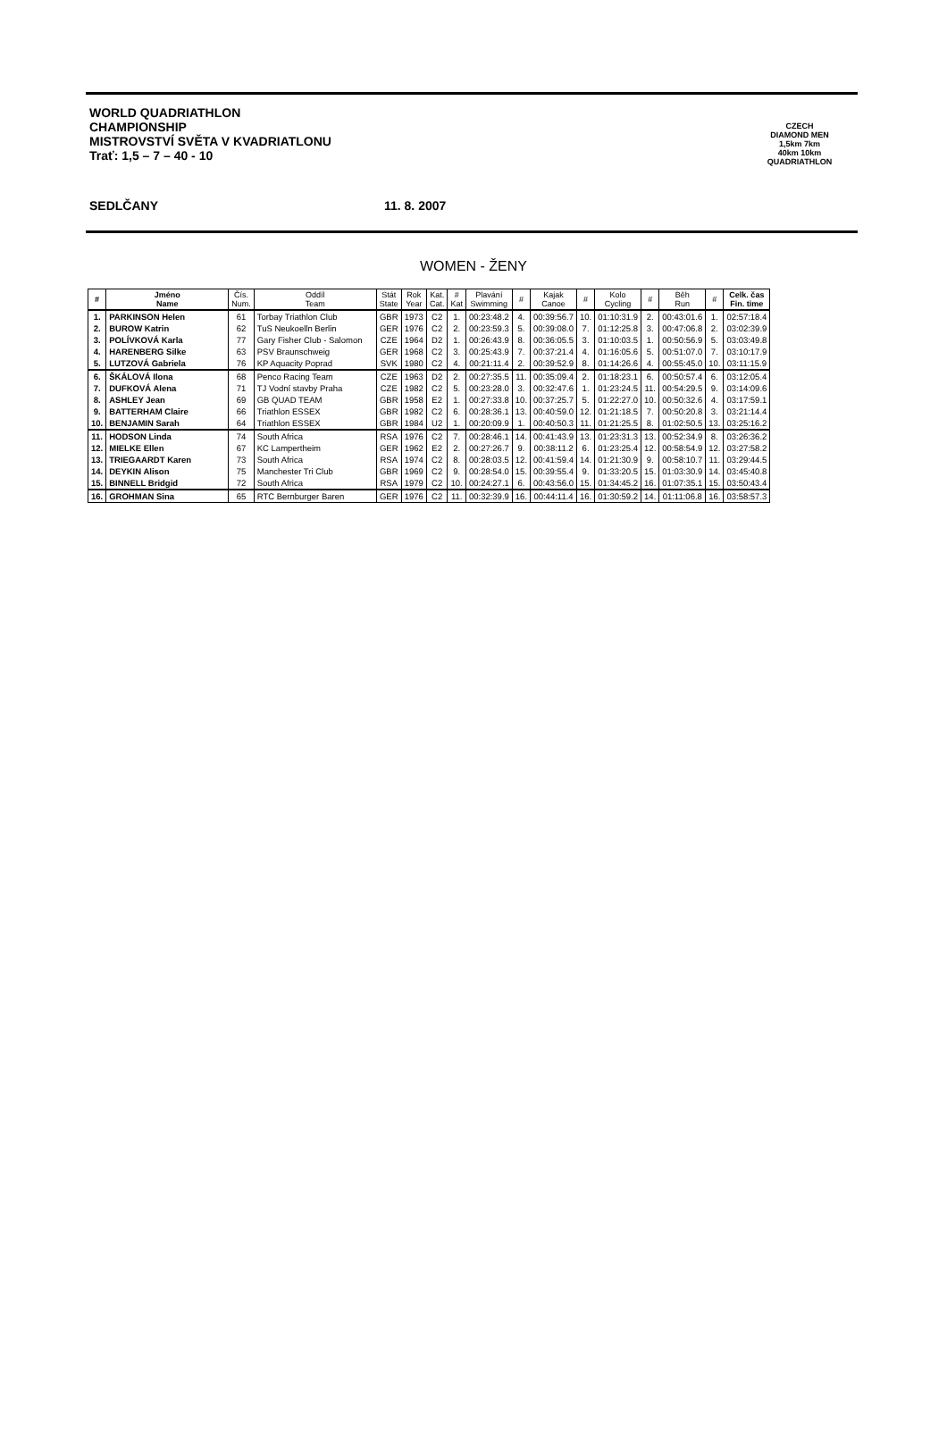WORLD QUADRIATHLON
CHAMPIONSHIP
MISTROVSTVÍ SVĚTA V KVADRIATLONU
Trať: 1,5 – 7 – 40 - 10
SEDLČANY 11. 8. 2007
CZECH
DIAMOND MEN
1,5km 7km
40km 10km
QUADRIATHLON
WOMEN - ŽENY
| # | Jméno Name | Čís. Num. | Oddíl Team | Stát State | Rok Year | Kat. Cat. | # Kat | Plavání Swimming | # | Kajak Canoe | # | Kolo Cycling | # | Běh Run | # | Celk. čas Fin. time |
| --- | --- | --- | --- | --- | --- | --- | --- | --- | --- | --- | --- | --- | --- | --- | --- | --- |
| 1. | PARKINSON Helen | 61 | Torbay Triathlon Club | GBR | 1973 | C2 | 1. | 00:23:48.2 | 4. | 00:39:56.7 | 10. | 01:10:31.9 | 2. | 00:43:01.6 | 1. | 02:57:18.4 |
| 2. | BUROW Katrin | 62 | TuS Neukoelln Berlin | GER | 1976 | C2 | 2. | 00:23:59.3 | 5. | 00:39:08.0 | 7. | 01:12:25.8 | 3. | 00:47:06.8 | 2. | 03:02:39.9 |
| 3. | POLÍVKOVÁ Karla | 77 | Gary Fisher Club - Salomon | CZE | 1964 | D2 | 1. | 00:26:43.9 | 8. | 00:36:05.5 | 3. | 01:10:03.5 | 1. | 00:50:56.9 | 5. | 03:03:49.8 |
| 4. | HARENBERG Silke | 63 | PSV Braunschweig | GER | 1968 | C2 | 3. | 00:25:43.9 | 7. | 00:37:21.4 | 4. | 01:16:05.6 | 5. | 00:51:07.0 | 7. | 03:10:17.9 |
| 5. | LUTZOVÁ Gabriela | 76 | KP Aquacity Poprad | SVK | 1980 | C2 | 4. | 00:21:11.4 | 2. | 00:39:52.9 | 8. | 01:14:26.6 | 4. | 00:55:45.0 | 10. | 03:11:15.9 |
| 6. | ŠKÁLOVÁ Ilona | 68 | Penco Racing Team | CZE | 1963 | D2 | 2. | 00:27:35.5 | 11. | 00:35:09.4 | 2. | 01:18:23.1 | 6. | 00:50:57.4 | 6. | 03:12:05.4 |
| 7. | DUFKOVÁ Alena | 71 | TJ Vodní stavby Praha | CZE | 1982 | C2 | 5. | 00:23:28.0 | 3. | 00:32:47.6 | 1. | 01:23:24.5 | 11. | 00:54:29.5 | 9. | 03:14:09.6 |
| 8. | ASHLEY Jean | 69 | GB QUAD TEAM | GBR | 1958 | E2 | 1. | 00:27:33.8 | 10. | 00:37:25.7 | 5. | 01:22:27.0 | 10. | 00:50:32.6 | 4. | 03:17:59.1 |
| 9. | BATTERHAM Claire | 66 | Triathlon ESSEX | GBR | 1982 | C2 | 6. | 00:28:36.1 | 13. | 00:40:59.0 | 12. | 01:21:18.5 | 7. | 00:50:20.8 | 3. | 03:21:14.4 |
| 10. | BENJAMIN Sarah | 64 | Triathlon ESSEX | GBR | 1984 | U2 | 1. | 00:20:09.9 | 1. | 00:40:50.3 | 11. | 01:21:25.5 | 8. | 01:02:50.5 | 13. | 03:25:16.2 |
| 11. | HODSON Linda | 74 | South Africa | RSA | 1976 | C2 | 7. | 00:28:46.1 | 14. | 00:41:43.9 | 13. | 01:23:31.3 | 13. | 00:52:34.9 | 8. | 03:26:36.2 |
| 12. | MIELKE Ellen | 67 | KC Lampertheim | GER | 1962 | E2 | 2. | 00:27:26.7 | 9. | 00:38:11.2 | 6. | 01:23:25.4 | 12. | 00:58:54.9 | 12. | 03:27:58.2 |
| 13. | TRIEGAARDT Karen | 73 | South Africa | RSA | 1974 | C2 | 8. | 00:28:03.5 | 12. | 00:41:59.4 | 14. | 01:21:30.9 | 9. | 00:58:10.7 | 11. | 03:29:44.5 |
| 14. | DEYKIN Alison | 75 | Manchester Tri Club | GBR | 1969 | C2 | 9. | 00:28:54.0 | 15. | 00:39:55.4 | 9. | 01:33:20.5 | 15. | 01:03:30.9 | 14. | 03:45:40.8 |
| 15. | BINNELL Bridgid | 72 | South Africa | RSA | 1979 | C2 | 10. | 00:24:27.1 | 6. | 00:43:56.0 | 15. | 01:34:45.2 | 16. | 01:07:35.1 | 15. | 03:50:43.4 |
| 16. | GROHMAN Sina | 65 | RTC Bernburger Baren | GER | 1976 | C2 | 11. | 00:32:39.9 | 16. | 00:44:11.4 | 16. | 01:30:59.2 | 14. | 01:11:06.8 | 16. | 03:58:57.3 |